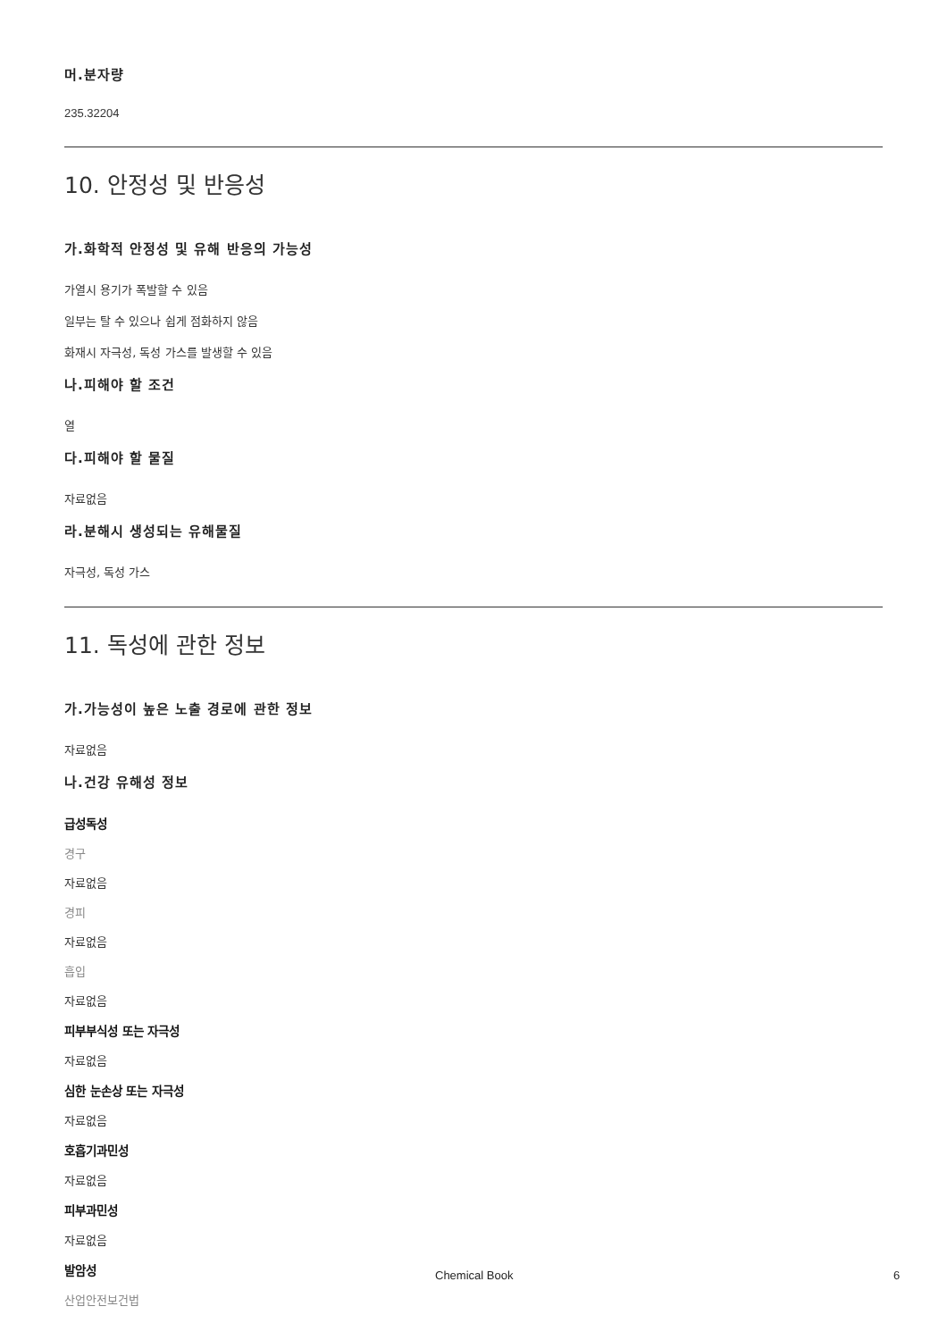머.분자량
235.32204
10. 안정성 및 반응성
가.화학적 안정성 및 유해 반응의 가능성
가열시 용기가 폭발할 수 있음
일부는 탈 수 있으나 쉽게 점화하지 않음
화재시 자극성, 독성 가스를 발생할 수 있음
나.피해야 할 조건
열
다.피해야 할 물질
자료없음
라.분해시 생성되는 유해물질
자극성, 독성 가스
11. 독성에 관한 정보
가.가능성이 높은 노출 경로에 관한 정보
자료없음
나.건강 유해성 정보
급성독성
경구
자료없음
경피
자료없음
흡입
자료없음
피부부식성 또는 자극성
자료없음
심한 눈손상 또는 자극성
자료없음
호흡기과민성
자료없음
피부과민성
자료없음
발암성
산업안전보건법
Chemical Book 6